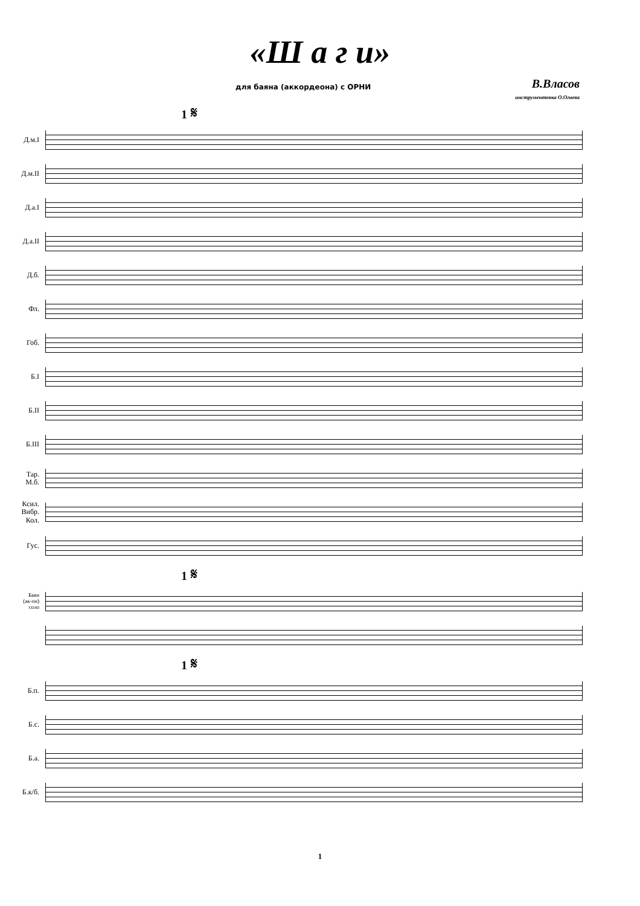«Ш а г и»
для баяна (аккордеона) с ОРНИ
В.Власов
инструментовка О.Огнева
1 𝄋
Д.м.I
Д.м.II
Д.а.I
Д.а.II
Д.б.
Фл.
Гоб.
Б.I
Б.II
Б.III
Тар.
М.б.
Ксил.
Вибр.
Кол.
Гус.
1 𝄋
Баян
(ак-он)
соло
1 𝄋
Б.п.
Б.с.
Б.а.
Б.к/б.
1